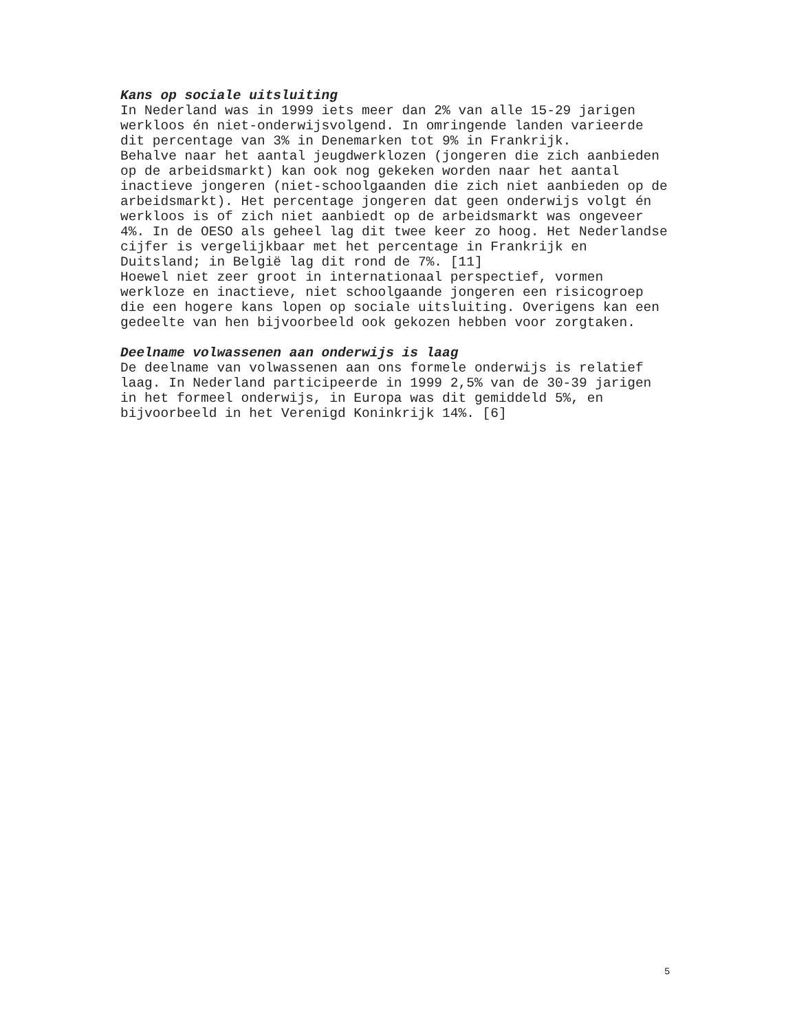Kans op sociale uitsluiting
In Nederland was in 1999 iets meer dan 2% van alle 15-29 jarigen werkloos én niet-onderwijsvolgend. In omringende landen varieerde dit percentage van 3% in Denemarken tot 9% in Frankrijk. Behalve naar het aantal jeugdwerklozen (jongeren die zich aanbieden op de arbeidsmarkt) kan ook nog gekeken worden naar het aantal inactieve jongeren (niet-schoolgaanden die zich niet aanbieden op de arbeidsmarkt). Het percentage jongeren dat geen onderwijs volgt én werkloos is of zich niet aanbiedt op de arbeidsmarkt was ongeveer 4%. In de OESO als geheel lag dit twee keer zo hoog. Het Nederlandse cijfer is vergelijkbaar met het percentage in Frankrijk en Duitsland; in België lag dit rond de 7%. [11] Hoewel niet zeer groot in internationaal perspectief, vormen werkloze en inactieve, niet schoolgaande jongeren een risicogroep die een hogere kans lopen op sociale uitsluiting. Overigens kan een gedeelte van hen bijvoorbeeld ook gekozen hebben voor zorgtaken.
Deelname volwassenen aan onderwijs is laag
De deelname van volwassenen aan ons formele onderwijs is relatief laag. In Nederland participeerde in 1999 2,5% van de 30-39 jarigen in het formeel onderwijs, in Europa was dit gemiddeld 5%, en bijvoorbeeld in het Verenigd Koninkrijk 14%. [6]
5